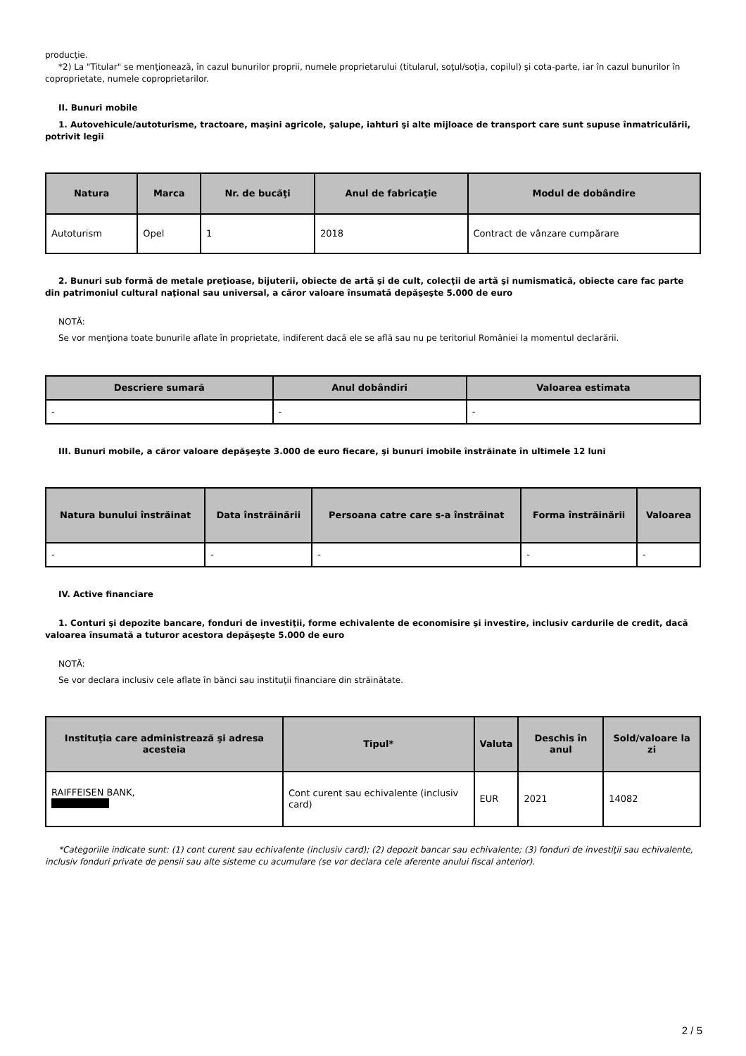producţie.
*2) La "Titular" se menţionează, în cazul bunurilor proprii, numele proprietarului (titularul, soţul/soţia, copilul) și cota-parte, iar în cazul bunurilor în coproprietate, numele coproprietarilor.
II. Bunuri mobile
1. Autovehicule/autoturisme, tractoare, maşini agricole, şalupe, iahturi şi alte mijloace de transport care sunt supuse înmatriculării, potrivit legii
| Natura | Marca | Nr. de bucăţi | Anul de fabricaţie | Modul de dobândire |
| --- | --- | --- | --- | --- |
| Autoturism | Opel | 1 | 2018 | Contract de vânzare cumpărare |
2. Bunuri sub formă de metale preţioase, bijuterii, obiecte de artă şi de cult, colecţii de artă şi numismatică, obiecte care fac parte din patrimoniul cultural naţional sau universal, a căror valoare însumată depăşeşte 5.000 de euro
NOTĂ:
Se vor menţiona toate bunurile aflate în proprietate, indiferent dacă ele se află sau nu pe teritoriul României la momentul declarării.
| Descriere sumară | Anul dobândiri | Valoarea estimata |
| --- | --- | --- |
| - | - | - |
III. Bunuri mobile, a căror valoare depăşeşte 3.000 de euro fiecare, şi bunuri imobile înstrăinate în ultimele 12 luni
| Natura bunului înstrăinat | Data înstrăinării | Persoana catre care s-a înstrăinat | Forma înstrăinării | Valoarea |
| --- | --- | --- | --- | --- |
| - | - | - | - | - |
IV. Active financiare
1. Conturi şi depozite bancare, fonduri de investiţii, forme echivalente de economisire şi investire, inclusiv cardurile de credit, dacă valoarea însumată a tuturor acestora depăşeşte 5.000 de euro
NOTĂ:
Se vor declara inclusiv cele aflate în bănci sau instituţii financiare din străinătate.
| Instituţia care administrează şi adresa acesteia | Tipul* | Valuta | Deschis în anul | Sold/valoare la zi |
| --- | --- | --- | --- | --- |
| RAIFFEISEN BANK, | Cont curent sau echivalente (inclusiv card) | EUR | 2021 | 14082 |
*Categoriile indicate sunt: (1) cont curent sau echivalente (inclusiv card); (2) depozit bancar sau echivalente; (3) fonduri de investiţii sau echivalente, inclusiv fonduri private de pensii sau alte sisteme cu acumulare (se vor declara cele aferente anului fiscal anterior).
2 / 5